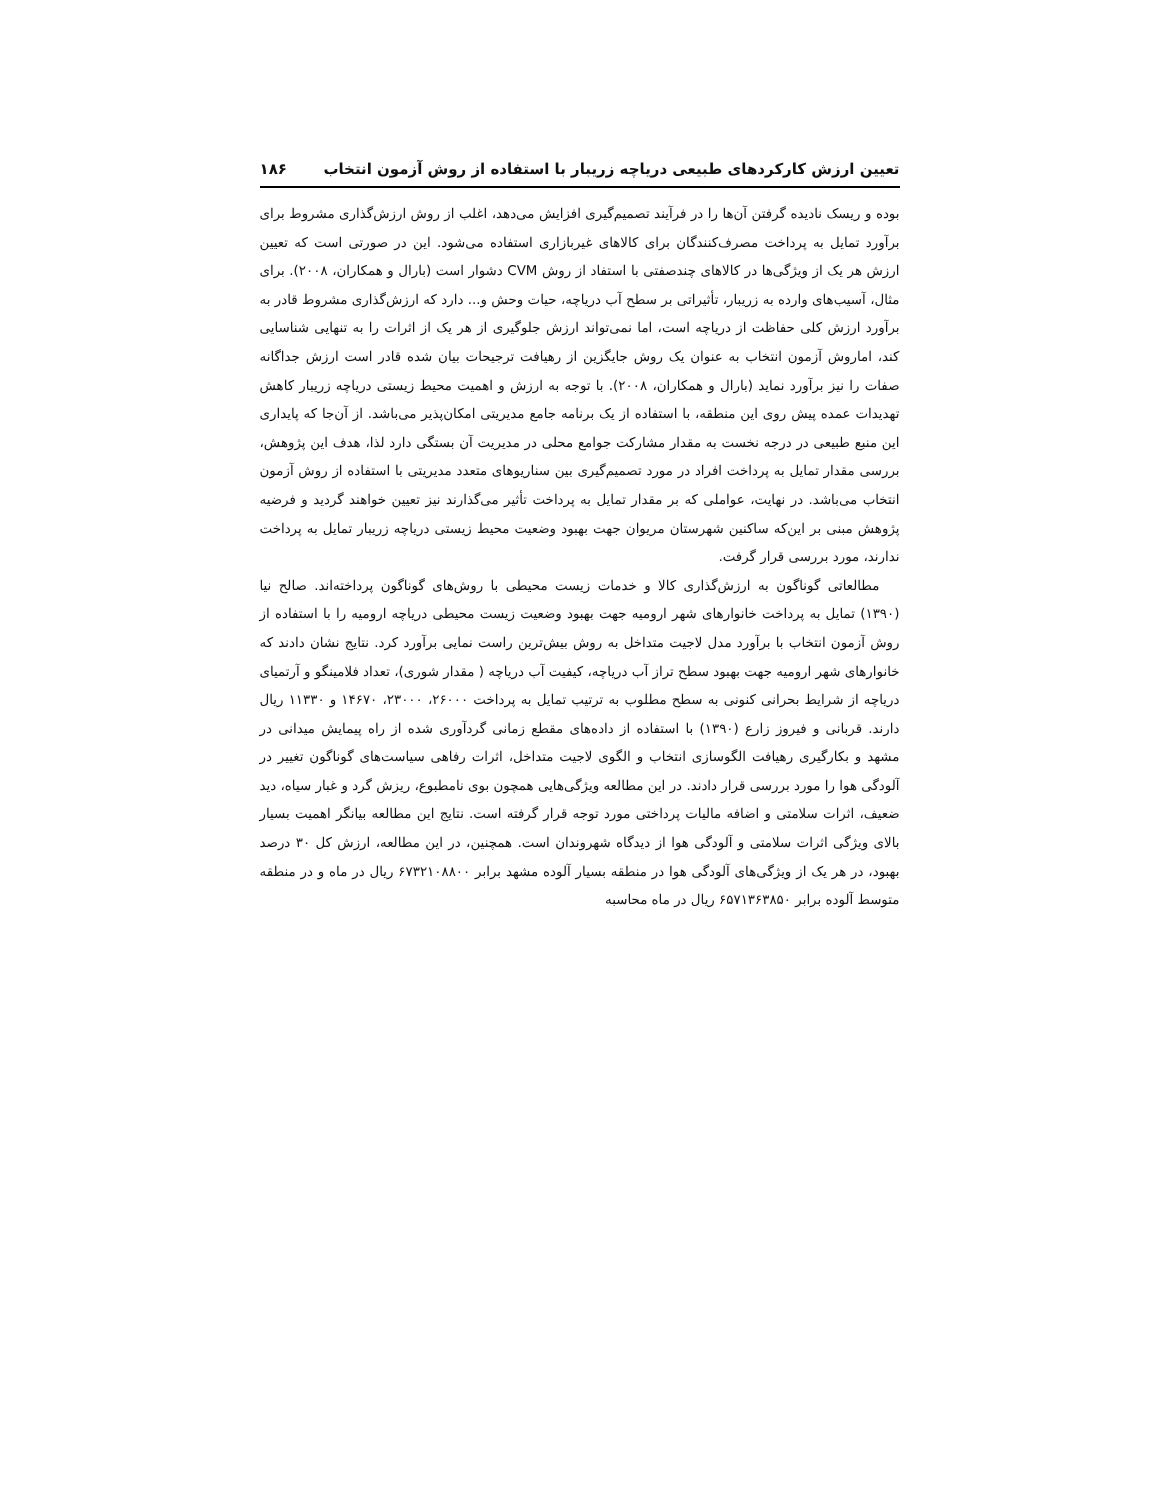تعیین ارزش کارکردهای طبیعی دریاچه زریبار با استفاده از روش آزمون انتخاب ۱۸۶
بوده و ریسک نادیده گرفتن آن‌ها را در فرآیند تصمیم‌گیری افزایش می‌دهد، اغلب از روش ارزش‌گذاری مشروط برای برآورد تمایل به پرداخت مصرف‌کنندگان برای کالاهای غیربازاری استفاده می‌شود. این در صورتی است که تعیین ارزش هر یک از ویژگی‌ها در کالاهای چندصفتی با استفاد از روش CVM دشوار است (بارال و همکاران، ۲۰۰۸). برای مثال، آسیب‌های وارده به زریبار، تأثیراتی بر سطح آب دریاچه، حیات وحش و... دارد که ارزش‌گذاری مشروط قادر به برآورد ارزش کلی حفاظت از دریاچه است، اما نمی‌تواند ارزش جلوگیری از هر یک از اثرات را به تنهایی شناسایی کند، اماروش آزمون انتخاب به عنوان یک روش جایگزین از رهیافت ترجیحات بیان شده قادر است ارزش جداگانه صفات را نیز برآورد نماید (بارال و همکاران، ۲۰۰۸). با توجه به ارزش و اهمیت محیط زیستی دریاچه زریبار کاهش تهدیدات عمده پیش روی این منطقه، با استفاده از یک برنامه جامع مدیریتی امکان‌پذیر می‌باشد. از آن‌جا که پایداری این منبع طبیعی در درجه نخست به مقدار مشارکت جوامع محلی در مدیریت آن بستگی دارد لذا، هدف این پژوهش، بررسی مقدار تمایل به پرداخت افراد در مورد تصمیم‌گیری بین سناریوهای متعدد مدیریتی با استفاده از روش آزمون انتخاب می‌باشد. در نهایت، عواملی که بر مقدار تمایل به پرداخت تأثیر می‌گذارند نیز تعیین خواهند گردید و فرضیه پژوهش مبنی بر این‌که ساکنین شهرستان مریوان جهت بهبود وضعیت محیط زیستی دریاچه زریبار تمایل به پرداخت ندارند، مورد بررسی قرار گرفت.
مطالعاتی گوناگون به ارزش‌گذاری کالا و خدمات زیست محیطی با روش‌های گوناگون پرداخته‌اند. صالح نیا (۱۳۹۰) تمایل به پرداخت خانوارهای شهر ارومیه جهت بهبود وضعیت زیست محیطی دریاچه ارومیه را با استفاده از روش آزمون انتخاب با برآورد مدل لاجیت متداخل به روش بیش‌ترین راست نمایی برآورد کرد. نتایج نشان دادند که خانوارهای شهر ارومیه جهت بهبود سطح تراز آب دریاچه، کیفیت آب دریاچه ( مقدار شوری)، تعداد فلامینگو و آرتمیای دریاچه از شرایط بحرانی کنونی به سطح مطلوب به ترتیب تمایل به پرداخت ۲۶۰۰۰، ۲۳۰۰۰، ۱۴۶۷۰ و ۱۱۳۳۰ ریال دارند. قربانی و فیروز زارع (۱۳۹۰) با استفاده از داده‌های مقطع زمانی گردآوری شده از راه پیمایش میدانی در مشهد و بکارگیری رهیافت الگوسازی انتخاب و الگوی لاجیت متداخل، اثرات رفاهی سیاست‌های گوناگون تغییر در آلودگی هوا را مورد بررسی قرار دادند. در این مطالعه ویژگی‌هایی همچون بوی نامطبوع، ریزش گرد و غبار سیاه، دید ضعیف، اثرات سلامتی و اضافه مالیات پرداختی مورد توجه قرار گرفته است. نتایج این مطالعه بیانگر اهمیت بسیار بالای ویژگی اثرات سلامتی و آلودگی هوا از دیدگاه شهروندان است. همچنین، در این مطالعه، ارزش کل ۳۰ درصد بهبود، در هر یک از ویژگی‌های آلودگی هوا در منطقه بسیار آلوده مشهد برابر ۶۷۳۲۱۰۸۸۰۰ ریال در ماه و در منطقه متوسط آلوده برابر ۶۵۷۱۳۶۳۸۵۰ ریال در ماه محاسبه